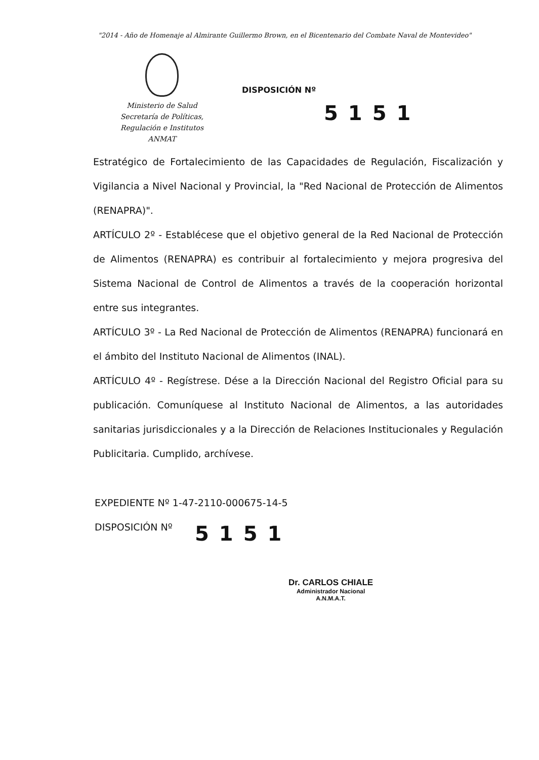"2014 - Año de Homenaje al Almirante Guillermo Brown, en el Bicentenario del Combate Naval de Montevideo"
Ministerio de Salud
Secretaría de Políticas,
Regulación e Institutos
ANMAT
DISPOSICIÓN Nº
5151
Estratégico de Fortalecimiento de las Capacidades de Regulación, Fiscalización y Vigilancia a Nivel Nacional y Provincial, la "Red Nacional de Protección de Alimentos (RENAPRA)".
ARTÍCULO 2º - Establécese que el objetivo general de la Red Nacional de Protección de Alimentos (RENAPRA) es contribuir al fortalecimiento y mejora progresiva del Sistema Nacional de Control de Alimentos a través de la cooperación horizontal entre sus integrantes.
ARTÍCULO 3º - La Red Nacional de Protección de Alimentos (RENAPRA) funcionará en el ámbito del Instituto Nacional de Alimentos (INAL).
ARTÍCULO 4º - Regístrese. Dése a la Dirección Nacional del Registro Oficial para su publicación. Comuníquese al Instituto Nacional de Alimentos, a las autoridades sanitarias jurisdiccionales y a la Dirección de Relaciones Institucionales y Regulación Publicitaria. Cumplido, archívese.
EXPEDIENTE Nº 1-47-2110-000675-14-5
DISPOSICIÓN Nº
5151
Dr. CARLOS CHIALE
Administrador Nacional
A.N.M.A.T.